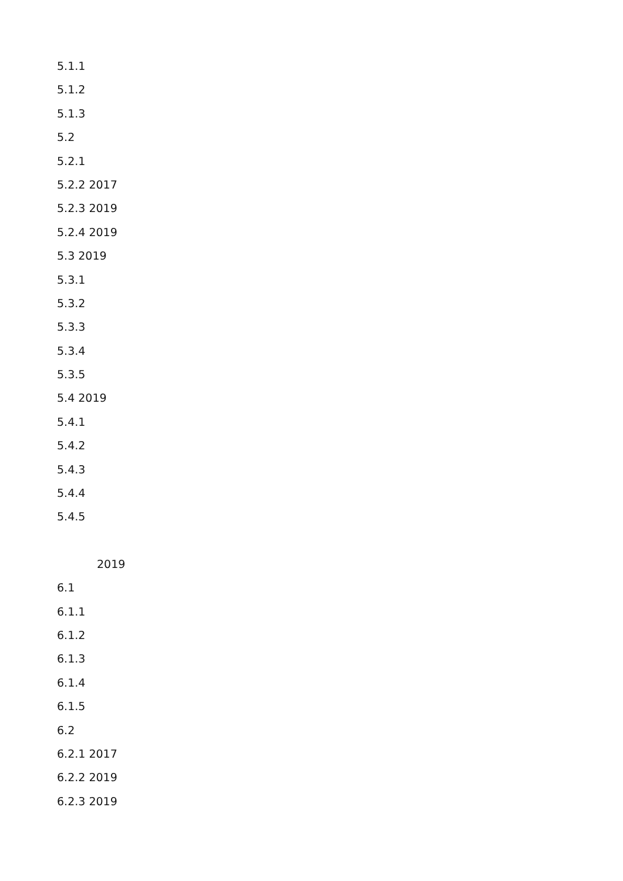5.1.1
5.1.2
5.1.3
5.2
5.2.1
5.2.2 2017
5.2.3 2019
5.2.4 2019
5.3 2019
5.3.1
5.3.2
5.3.3
5.3.4
5.3.5
5.4 2019
5.4.1
5.4.2
5.4.3
5.4.4
5.4.5
2019
6.1
6.1.1
6.1.2
6.1.3
6.1.4
6.1.5
6.2
6.2.1 2017
6.2.2 2019
6.2.3 2019